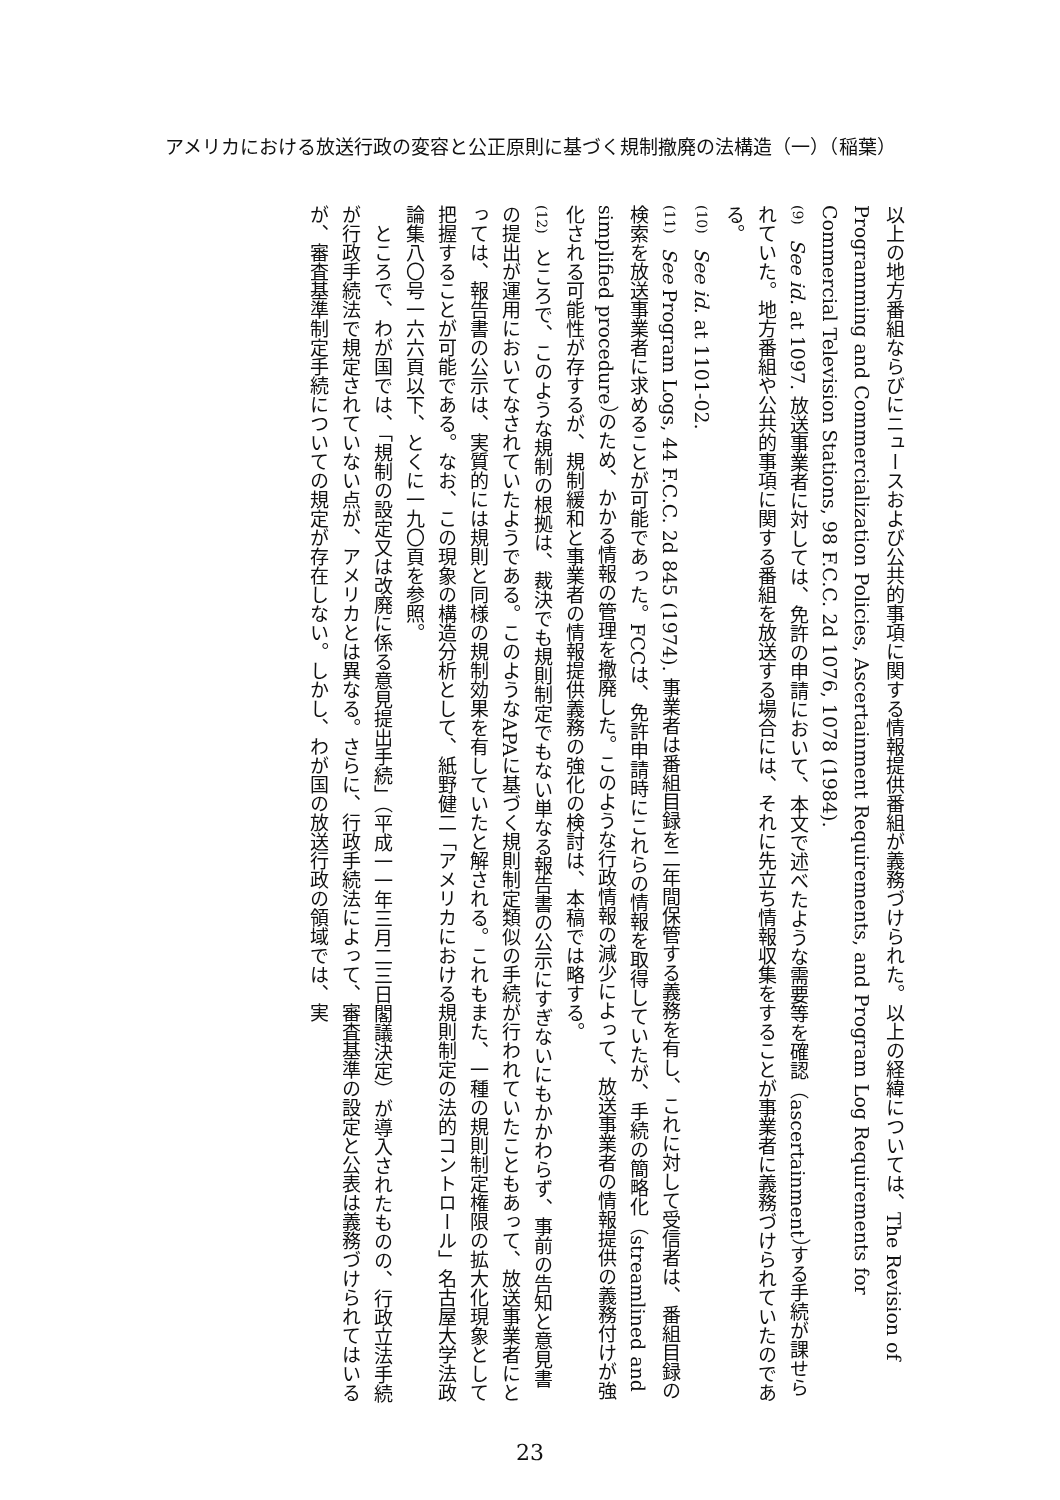アメリカにおける放送行政の変容と公正原則に基づく規制撤廃の法構造（一）（稲葉）
以上の地方番組ならびにニュースおよび公共的事項に関する情報提供番組が義務づけられた。以上の経緯については、The Revision of Programming and Commercialization Policies, Ascertainment Requirements, and Program Log Requirements for Commercial Television Stations, 98 F.C.C. 2d 1076, 1078 (1984).
(9) See id. at 1097. 放送事業者に対しては、免許の申請において、本文で述べたような需要等を確認（ascertainment）する手続が課せられていた。地方番組や公共的事項に関する番組を放送する場合には、それに先立ち情報収集をすることが事業者に義務づけられていたのである。
(10) See id. at 1101-02.
(11) See Program Logs, 44 F.C.C. 2d 845 (1974). 事業者は番組目録を二年間保管する義務を有し、これに対して受信者は、番組目録の検索を放送事業者に求めることが可能であった。FCCは、免許申請時にこれらの情報を取得していたが、手続の簡略化（streamlined and simplified procedure）のため、かかる情報の管理を撤廃した。このような行政情報の減少によって、放送事業者の情報提供の義務付けが強化される可能性が存するが、規制緩和と事業者の情報提供義務の強化の検討は、本稿では略する。
(12) ところで、このような規制の根拠は、裁決でも規則制定でもない単なる報告書の公示にすぎないにもかかわらず、事前の告知と意見書の提出が運用においてなされていたようである。このようなAPAに基づく規則制定類似の手続が行われていたこともあって、放送事業者にとっては、報告書の公示は、実質的には規則と同様の規制効果を有していたと解される。これもまた、一種の規則制定権限の拡大化現象として把握することが可能である。なお、この現象の構造分析として、紙野健二「アメリカにおける規則制定の法的コントロール」名古屋大学法政論集八〇号一六六頁以下、とくに一九〇頁を参照。
　ところで、わが国では、「規制の設定又は改廃に係る意見提出手続」（平成一一年三月二三日閣議決定）が導入されたものの、行政立法手続が行政手続法で規定されていない点が、アメリカとは異なる。さらに、行政手続法によって、審査基準の設定と公表は義務づけられてはいるが、審査基準制定手続についての規定が存在しない。しかし、わが国の放送行政の領域では、実
23